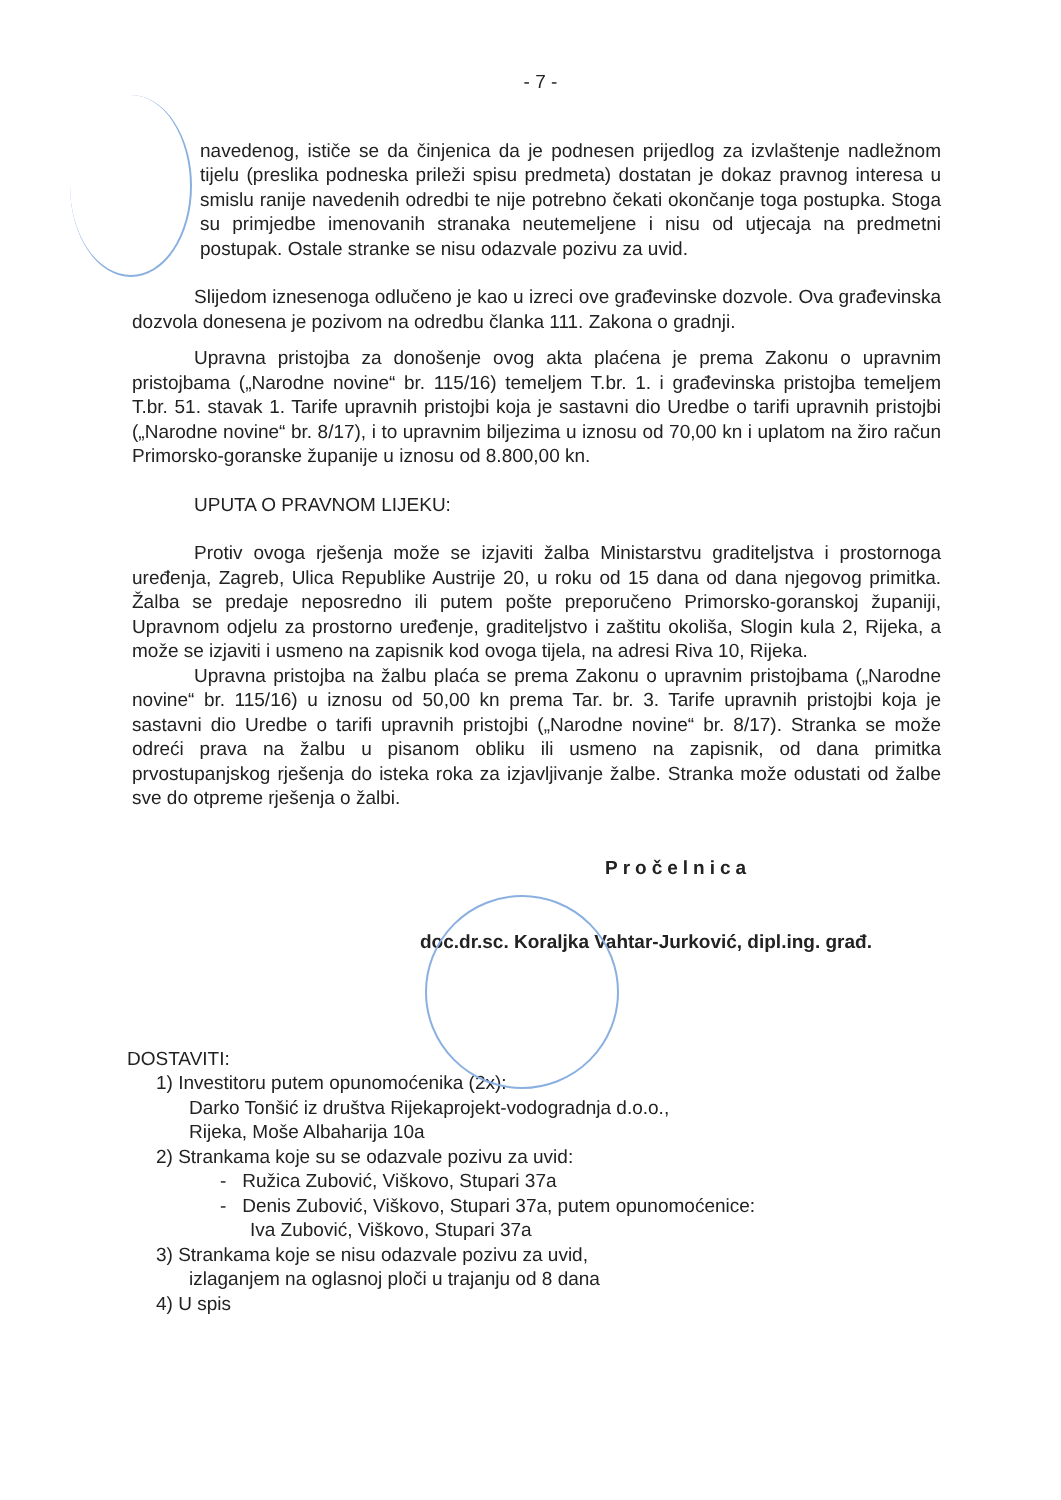- 7 -
navedenog, ističe se da činjenica da je podnesen prijedlog za izvlaštenje nadležnom tijelu (preslika podneska prileži spisu predmeta) dostatan je dokaz pravnog interesa u smislu ranije navedenih odredbi te nije potrebno čekati okončanje toga postupka. Stoga su primjedbe imenovanih stranaka neutemeljene i nisu od utjecaja na predmetni postupak. Ostale stranke se nisu odazvale pozivu za uvid.
Slijedom iznesenoga odlučeno je kao u izreci ove građevinske dozvole. Ova građevinska dozvola donesena je pozivom na odredbu članka 111. Zakona o gradnji.
Upravna pristojba za donošenje ovog akta plaćena je prema Zakonu o upravnim pristojbama („Narodne novine“ br. 115/16) temeljem T.br. 1. i građevinska pristojba temeljem T.br. 51. stavak 1. Tarife upravnih pristojbi koja je sastavni dio Uredbe o tarifi upravnih pristojbi („Narodne novine“ br. 8/17), i to upravnim biljezima u iznosu od 70,00 kn i uplatom na žiro račun Primorsko-goranske županije u iznosu od 8.800,00 kn.
UPUTA O PRAVNOM LIJEKU:
Protiv ovoga rješenja može se izjaviti žalba Ministarstvu graditeljstva i prostornoga uređenja, Zagreb, Ulica Republike Austrije 20, u roku od 15 dana od dana njegovog primitka. Žalba se predaje neposredno ili putem pošte preporučeno Primorsko-goranskoj županiji, Upravnom odjelu za prostorno uređenje, graditeljstvo i zaštitu okoliša, Slogin kula 2, Rijeka, a može se izjaviti i usmeno na zapisnik kod ovoga tijela, na adresi Riva 10, Rijeka.
Upravna pristojba na žalbu plaća se prema Zakonu o upravnim pristojbama („Narodne novine“ br. 115/16) u iznosu od 50,00 kn prema Tar. br. 3. Tarife upravnih pristojbi koja je sastavni dio Uredbe o tarifi upravnih pristojbi („Narodne novine“ br. 8/17). Stranka se može odreći prava na žalbu u pisanom obliku ili usmeno na zapisnik, od dana primitka prvostupanjskog rješenja do isteka roka za izjavljivanje žalbe. Stranka može odustati od žalbe sve do otpreme rješenja o žalbi.
Pročelnica
doc.dr.sc. Koraljka Vahtar-Jurković, dipl.ing. građ.
DOSTAVITI:
1) Investitoru putem opunomoćenika (2x):
Darko Tonšić iz društva Rijekaprojekt-vodogradnja d.o.o.,
Rijeka, Moše Albaharija 10a
2) Strankama koje su se odazvale pozivu za uvid:
- Ružica Zubović, Viškovo, Stupari 37a
- Denis Zubović, Viškovo, Stupari 37a, putem opunomoćenice:
Iva Zubović, Viškovo, Stupari 37a
3) Strankama koje se nisu odazvale pozivu za uvid,
izlaganjem na oglasnoj ploči u trajanju od 8 dana
4) U spis